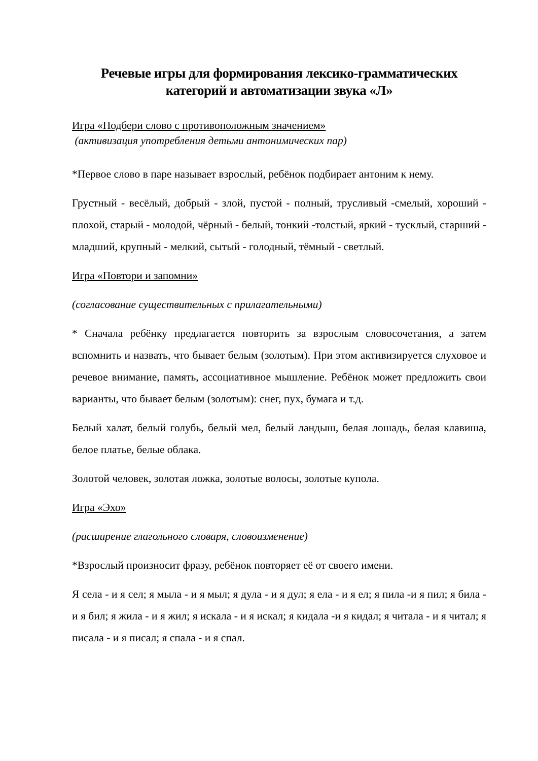Речевые игры для формирования лексико-грамматических категорий и автоматизации звука «Л»
Игра «Подбери слово с противоположным значением»
(активизация употребления детьми антонимических пар)
*Первое слово в паре называет взрослый, ребёнок подбирает антоним к нему.
Грустный - весёлый, добрый - злой, пустой - полный, трусливый -смелый, хороший - плохой, старый - молодой, чёрный - белый, тонкий -толстый, яркий - тусклый, старший - младший, крупный - мелкий, сытый - голодный, тёмный - светлый.
Игра «Повтори и запомни»
(согласование существительных с прилагательными)
* Сначала ребёнку предлагается повторить за взрослым словосочетания, а затем вспомнить и назвать, что бывает белым (золотым). При этом активизируется слуховое и речевое внимание, память, ассоциативное мышление. Ребёнок может предложить свои варианты, что бывает белым (золотым): снег, пух, бумага и т.д.
Белый халат, белый голубь, белый мел, белый ландыш, белая лошадь, белая клавиша, белое платье, белые облака.
Золотой человек, золотая ложка, золотые волосы, золотые купола.
Игра «Эхо»
(расширение глагольного словаря, словоизменение)
*Взрослый произносит фразу, ребёнок повторяет её от своего имени.
Я села - и я сел; я мыла - и я мыл; я дула - и я дул; я ела - и я ел; я пила -и я пил; я била - и я бил; я жила - и я жил; я искала - и я искал; я кидала -и я кидал; я читала - и я читал; я писала - и я писал; я спала - и я спал.